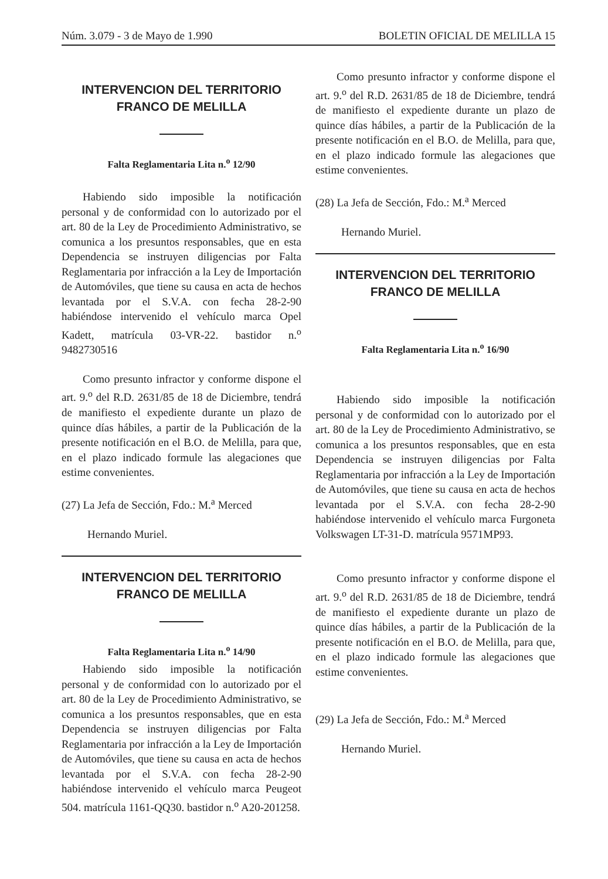Núm. 3.079 - 3 de Mayo de 1.990 BOLETIN OFICIAL DE MELILLA 15
INTERVENCION DEL TERRITORIO
FRANCO DE MELILLA
Falta Reglamentaria Lita n.<sup>o</sup> 12/90
Habiendo sido imposible la notificación personal y de conformidad con lo autorizado por el art. 80 de la Ley de Procedimiento Administrativo, se comunica a los presuntos responsables, que en esta Dependencia se instruyen diligencias por Falta Reglamentaria por infracción a la Ley de Importación de Automóviles, que tiene su causa en acta de hechos levantada por el S.V.A. con fecha 28-2-90 habiéndose intervenido el vehículo marca Opel Kadett, matrícula 03-VR-22. bastidor n.<sup>o</sup> 9482730516
Como presunto infractor y conforme dispone el art. 9.<sup>o</sup> del R.D. 2631/85 de 18 de Diciembre, tendrá de manifiesto el expediente durante un plazo de quince días hábiles, a partir de la Publicación de la presente notificación en el B.O. de Melilla, para que, en el plazo indicado formule las alegaciones que estime convenientes.
(27) La Jefa de Sección, Fdo.: M.<sup>a</sup> Merced
Hernando Muriel.
INTERVENCION DEL TERRITORIO
FRANCO DE MELILLA
Falta Reglamentaria Lita n.<sup>o</sup> 14/90
Habiendo sido imposible la notificación personal y de conformidad con lo autorizado por el art. 80 de la Ley de Procedimiento Administrativo, se comunica a los presuntos responsables, que en esta Dependencia se instruyen diligencias por Falta Reglamentaria por infracción a la Ley de Importación de Automóviles, que tiene su causa en acta de hechos levantada por el S.V.A. con fecha 28-2-90 habiéndose intervenido el vehículo marca Peugeot 504. matrícula 1161-QQ30. bastidor n.<sup>o</sup> A20-201258.
Como presunto infractor y conforme dispone el art. 9.<sup>o</sup> del R.D. 2631/85 de 18 de Diciembre, tendrá de manifiesto el expediente durante un plazo de quince días hábiles, a partir de la Publicación de la presente notificación en el B.O. de Melilla, para que, en el plazo indicado formule las alegaciones que estime convenientes.
(28) La Jefa de Sección, Fdo.: M.<sup>a</sup> Merced
Hernando Muriel.
INTERVENCION DEL TERRITORIO
FRANCO DE MELILLA
Falta Reglamentaria Lita n.<sup>o</sup> 16/90
Habiendo sido imposible la notificación personal y de conformidad con lo autorizado por el art. 80 de la Ley de Procedimiento Administrativo, se comunica a los presuntos responsables, que en esta Dependencia se instruyen diligencias por Falta Reglamentaria por infracción a la Ley de Importación de Automóviles, que tiene su causa en acta de hechos levantada por el S.V.A. con fecha 28-2-90 habiéndose intervenido el vehículo marca Furgoneta Volkswagen LT-31-D. matrícula 9571MP93.
Como presunto infractor y conforme dispone el art. 9.<sup>o</sup> del R.D. 2631/85 de 18 de Diciembre, tendrá de manifiesto el expediente durante un plazo de quince días hábiles, a partir de la Publicación de la presente notificación en el B.O. de Melilla, para que, en el plazo indicado formule las alegaciones que estime convenientes.
(29) La Jefa de Sección, Fdo.: M.<sup>a</sup> Merced
Hernando Muriel.